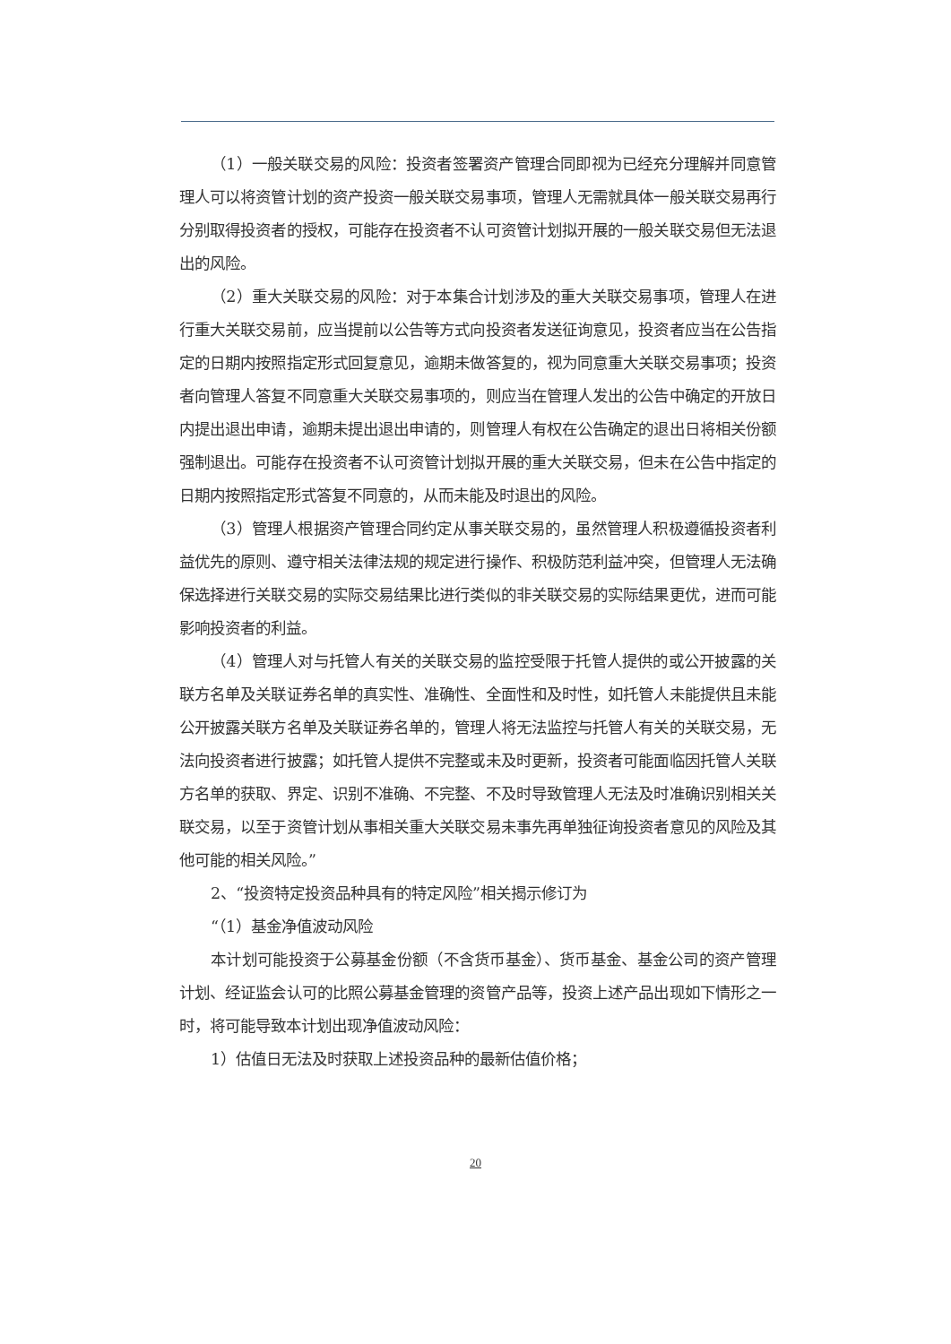（1）一般关联交易的风险：投资者签署资产管理合同即视为已经充分理解并同意管理人可以将资管计划的资产投资一般关联交易事项，管理人无需就具体一般关联交易再行分别取得投资者的授权，可能存在投资者不认可资管计划拟开展的一般关联交易但无法退出的风险。
（2）重大关联交易的风险：对于本集合计划涉及的重大关联交易事项，管理人在进行重大关联交易前，应当提前以公告等方式向投资者发送征询意见，投资者应当在公告指定的日期内按照指定形式回复意见，逾期未做答复的，视为同意重大关联交易事项；投资者向管理人答复不同意重大关联交易事项的，则应当在管理人发出的公告中确定的开放日内提出退出申请，逾期未提出退出申请的，则管理人有权在公告确定的退出日将相关份额强制退出。可能存在投资者不认可资管计划拟开展的重大关联交易，但未在公告中指定的日期内按照指定形式答复不同意的，从而未能及时退出的风险。
（3）管理人根据资产管理合同约定从事关联交易的，虽然管理人积极遵循投资者利益优先的原则、遵守相关法律法规的规定进行操作、积极防范利益冲突，但管理人无法确保选择进行关联交易的实际交易结果比进行类似的非关联交易的实际结果更优，进而可能影响投资者的利益。
（4）管理人对与托管人有关的关联交易的监控受限于托管人提供的或公开披露的关联方名单及关联证券名单的真实性、准确性、全面性和及时性，如托管人未能提供且未能公开披露关联方名单及关联证券名单的，管理人将无法监控与托管人有关的关联交易，无法向投资者进行披露；如托管人提供不完整或未及时更新，投资者可能面临因托管人关联方名单的获取、界定、识别不准确、不完整、不及时导致管理人无法及时准确识别相关关联交易，以至于资管计划从事相关重大关联交易未事先再单独征询投资者意见的风险及其他可能的相关风险。”
2、“投资特定投资品种具有的特定风险”相关揭示修订为
“（1）基金净值波动风险
本计划可能投资于公募基金份额（不含货币基金）、货币基金、基金公司的资产管理计划、经证监会认可的比照公募基金管理的资管产品等，投资上述产品出现如下情形之一时，将可能导致本计划出现净值波动风险：
1）估值日无法及时获取上述投资品种的最新估值价格；
20